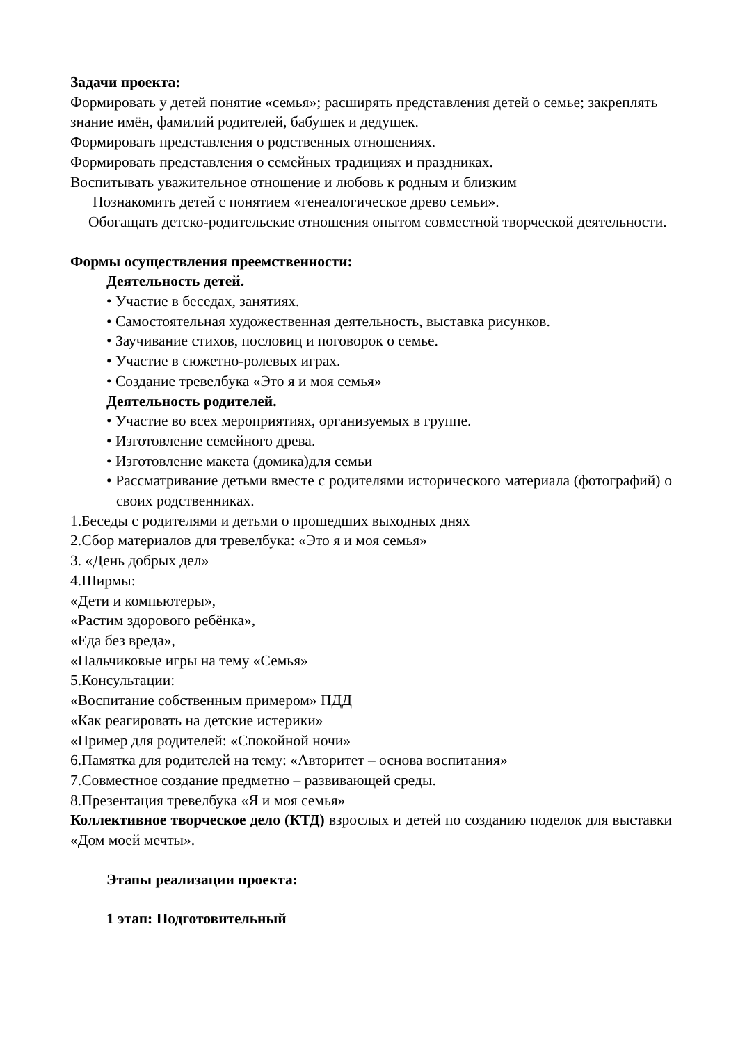Задачи проекта:
Формировать у детей понятие «семья»; расширять представления детей о семье; закреплять знание имён, фамилий родителей, бабушек и дедушек.
Формировать представления о родственных отношениях.
Формировать представления о семейных традициях и праздниках.
Воспитывать уважительное отношение и любовь к родным и близким
Познакомить детей с понятием «генеалогическое древо семьи».
Обогащать детско-родительские отношения опытом совместной творческой деятельности.
Формы осуществления преемственности:
Деятельность детей.
• Участие в беседах, занятиях.
• Самостоятельная художественная деятельность, выставка рисунков.
• Заучивание стихов, пословиц и поговорок о семье.
• Участие в сюжетно-ролевых играх.
• Создание тревелбука «Это я и моя семья»
Деятельность родителей.
• Участие во всех мероприятиях, организуемых в группе.
• Изготовление семейного древа.
• Изготовление макета (домика)для семьи
• Рассматривание детьми вместе с родителями исторического материала (фотографий) о своих родственниках.
1.Беседы с родителями и детьми о прошедших выходных днях
2.Сбор материалов для тревелбука: «Это я и моя семья»
3. «День добрых дел»
4.Ширмы:
«Дети и компьютеры»,
«Растим здорового ребёнка»,
«Еда без вреда»,
«Пальчиковые игры на тему «Семья»
5.Консультации:
«Воспитание собственным примером» ПДД
«Как реагировать на детские истерики»
«Пример для родителей: «Спокойной ночи»
6.Памятка для родителей на тему: «Авторитет – основа воспитания»
7.Совместное создание предметно – развивающей среды.
8.Презентация тревелбука «Я и моя семья»
Коллективное творческое дело (КТД) взрослых и детей по созданию поделок для выставки «Дом моей мечты».
Этапы реализации проекта:
1 этап: Подготовительный